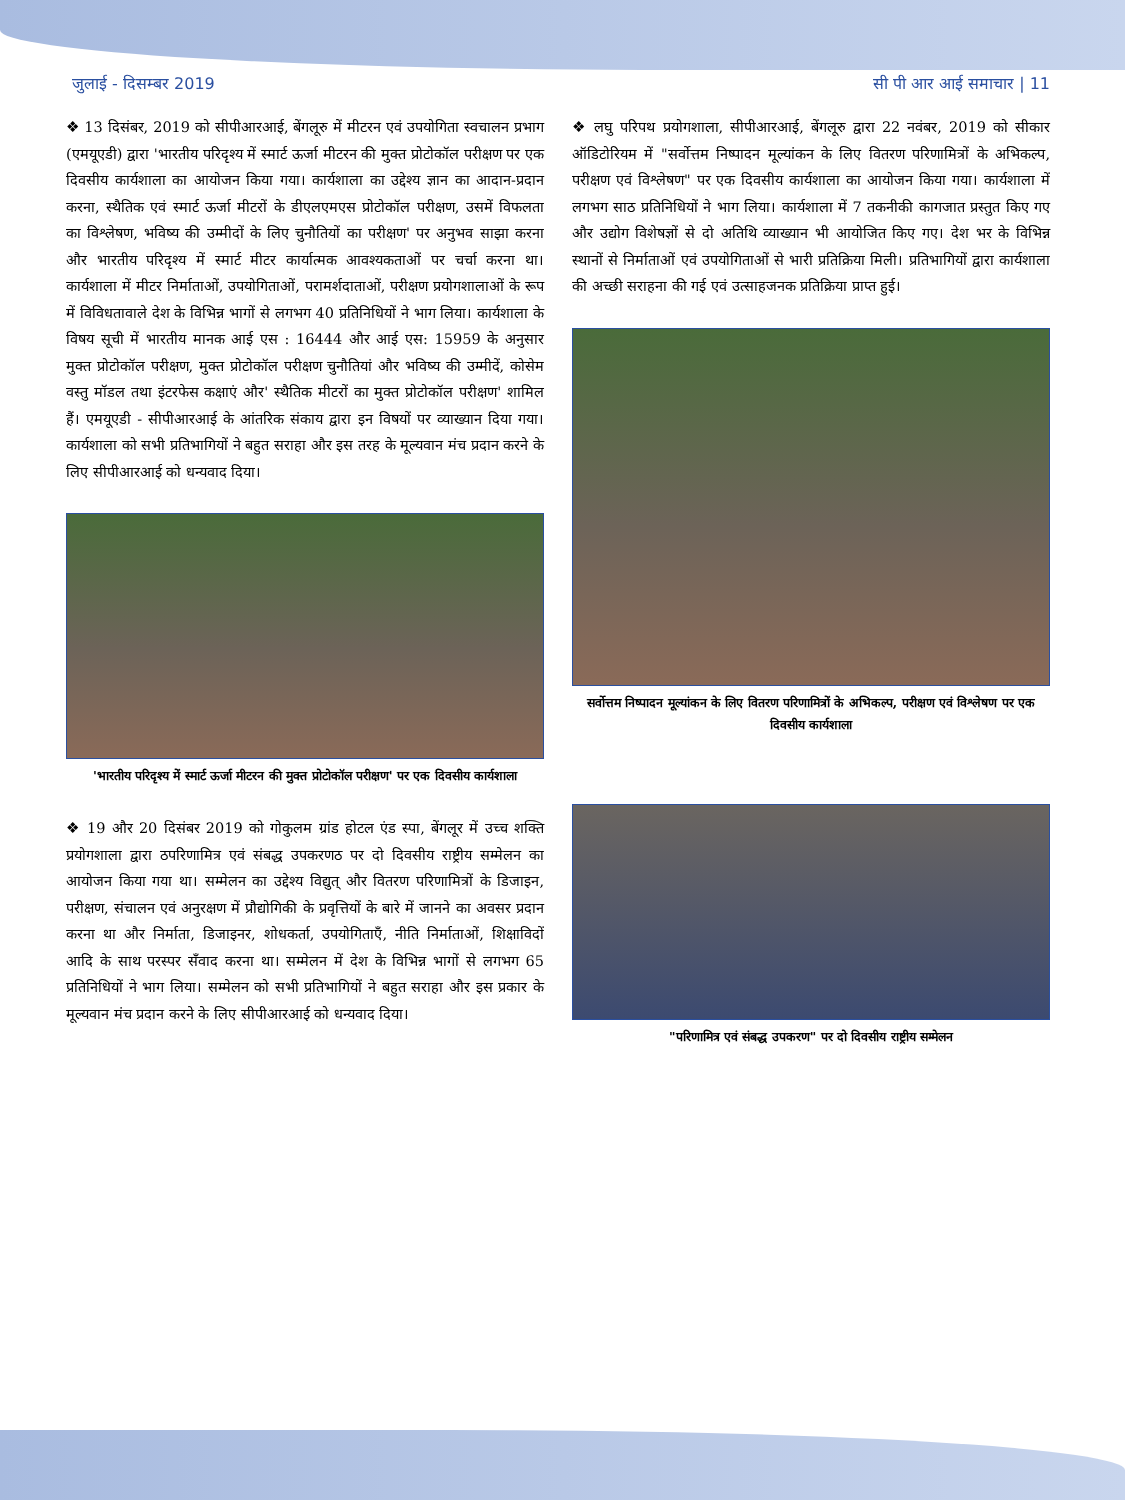जुलाई - दिसम्बर 2019 सी पी आर आई समाचार | 11
❖ 13 दिसंबर, 2019 को सीपीआरआई, बेंगलूरु में मीटरन एवं उपयोगिता स्वचालन प्रभाग (एमयूएडी) द्वारा 'भारतीय परिदृश्य में स्मार्ट ऊर्जा मीटरन की मुक्त प्रोटोकॉल परीक्षण पर एक दिवसीय कार्यशाला का आयोजन किया गया। कार्यशाला का उद्देश्य ज्ञान का आदान-प्रदान करना, स्थैतिक एवं स्मार्ट ऊर्जा मीटरों के डीएलएमएस प्रोटोकॉल परीक्षण, उसमें विफलता का विश्लेषण, भविष्य की उम्मीदों के लिए चुनौतियों का परीक्षण' पर अनुभव साझा करना और भारतीय परिदृश्य में स्मार्ट मीटर कार्यात्मक आवश्यकताओं पर चर्चा करना था। कार्यशाला में मीटर निर्माताओं, उपयोगिताओं, परामर्शदाताओं, परीक्षण प्रयोगशालाओं के रूप में विविधतावाले देश के विभिन्न भागों से लगभग 40 प्रतिनिधियों ने भाग लिया। कार्यशाला के विषय सूची में भारतीय मानक आई एस : 16444 और आई एस: 15959 के अनुसार मुक्त प्रोटोकॉल परीक्षण, मुक्त प्रोटोकॉल परीक्षण चुनौतियां और भविष्य की उम्मीदें, कोसेम वस्तु मॉडल तथा इंटरफेस कक्षाएं और' स्थैतिक मीटरों का मुक्त प्रोटोकॉल परीक्षण' शामिल हैं। एमयूएडी - सीपीआरआई के आंतरिक संकाय द्वारा इन विषयों पर व्याख्यान दिया गया। कार्यशाला को सभी प्रतिभागियों ने बहुत सराहा और इस तरह के मूल्यवान मंच प्रदान करने के लिए सीपीआरआई को धन्यवाद दिया।
'भारतीय परिदृश्य में स्मार्ट ऊर्जा मीटरन की मुक्त प्रोटोकॉल परीक्षण' पर एक दिवसीय कार्यशाला
❖ 19 और 20 दिसंबर 2019 को गोकुलम ग्रांड होटल एंड स्पा, बेंगलूर में उच्च शक्ति प्रयोगशाला द्वारा ठपरिणामित्र एवं संबद्ध उपकरणठ पर दो दिवसीय राष्ट्रीय सम्मेलन का आयोजन किया गया था। सम्मेलन का उद्देश्य विद्युत् और वितरण परिणामित्रों के डिजाइन, परीक्षण, संचालन एवं अनुरक्षण में प्रौद्योगिकी के प्रवृत्तियों के बारे में जानने का अवसर प्रदान करना था और निर्माता, डिजाइनर, शोधकर्ता, उपयोगिताएँ, नीति निर्माताओं, शिक्षाविदों आदि के साथ परस्पर सँवाद करना था। सम्मेलन में देश के विभिन्न भागों से लगभग 65 प्रतिनिधियों ने भाग लिया। सम्मेलन को सभी प्रतिभागियों ने बहुत सराहा और इस प्रकार के मूल्यवान मंच प्रदान करने के लिए सीपीआरआई को धन्यवाद दिया।
❖ लघु परिपथ प्रयोगशाला, सीपीआरआई, बेंगलूरु द्वारा 22 नवंबर, 2019 को सीकार ऑडिटोरियम में "सर्वोत्तम निष्पादन मूल्यांकन के लिए वितरण परिणामित्रों के अभिकल्प, परीक्षण एवं विश्लेषण" पर एक दिवसीय कार्यशाला का आयोजन किया गया। कार्यशाला में लगभग साठ प्रतिनिधियों ने भाग लिया। कार्यशाला में 7 तकनीकी कागजात प्रस्तुत किए गए और उद्योग विशेषज्ञों से दो अतिथि व्याख्यान भी आयोजित किए गए। देश भर के विभिन्न स्थानों से निर्माताओं एवं उपयोगिताओं से भारी प्रतिक्रिया मिली। प्रतिभागियों द्वारा कार्यशाला की अच्छी सराहना की गई एवं उत्साहजनक प्रतिक्रिया प्राप्त हुई।
सर्वोत्तम निष्पादन मूल्यांकन के लिए वितरण परिणामित्रों के अभिकल्प, परीक्षण एवं विश्लेषण पर एक दिवसीय कार्यशाला
"परिणामित्र एवं संबद्ध उपकरण" पर दो दिवसीय राष्ट्रीय सम्मेलन